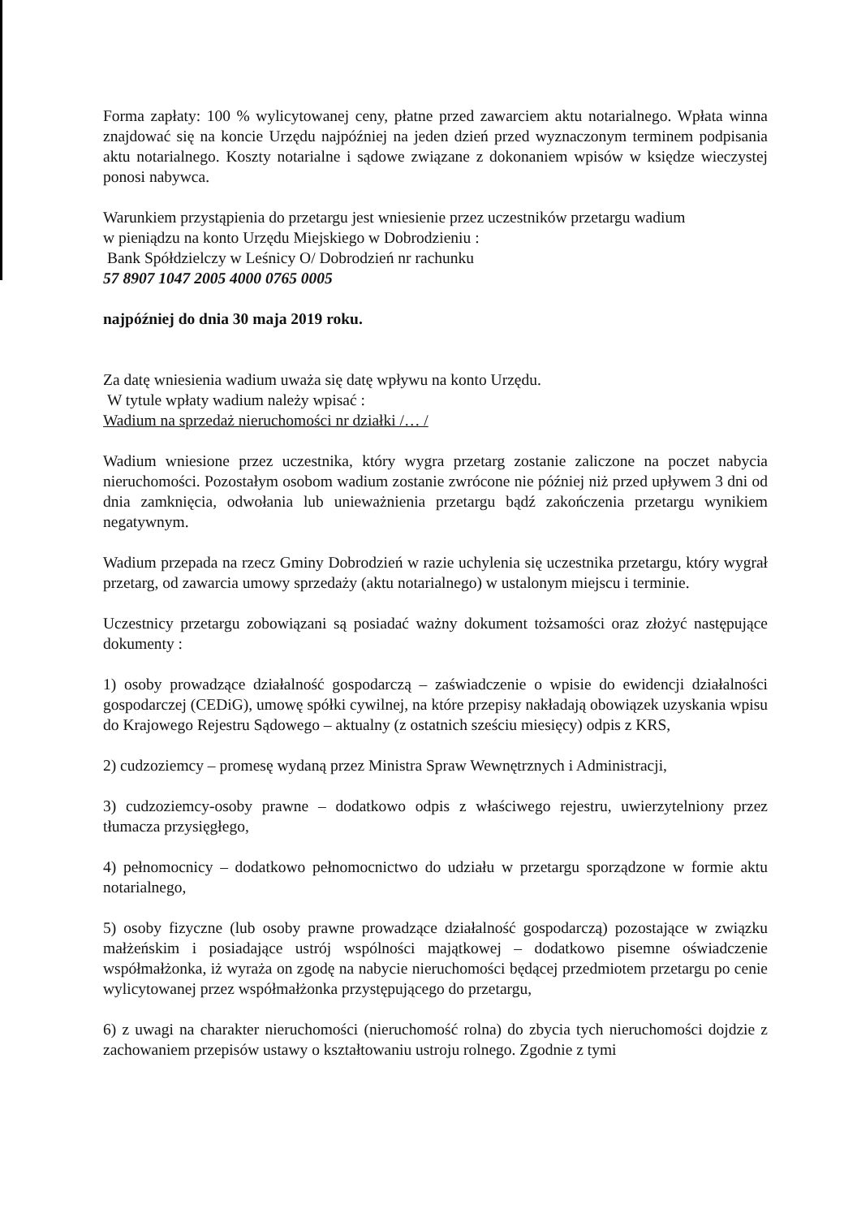Forma zapłaty: 100 % wylicytowanej ceny, płatne przed zawarciem aktu notarialnego. Wpłata winna znajdować się na koncie Urzędu najpóźniej na jeden dzień przed wyznaczonym terminem podpisania aktu notarialnego. Koszty notarialne i sądowe związane z dokonaniem wpisów w księdze wieczystej ponosi nabywca.
Warunkiem przystąpienia do przetargu jest wniesienie przez uczestników przetargu wadium
w pieniądzu na konto Urzędu Miejskiego w Dobrodzieniu :
Bank Spółdzielczy w Leśnicy O/ Dobrodzień nr rachunku
57 8907 1047 2005 4000 0765 0005
najpóźniej do dnia 30 maja 2019 roku.
Za datę wniesienia wadium uważa się datę wpływu na konto Urzędu.
W tytule wpłaty wadium należy wpisać :
Wadium na sprzedaż nieruchomości nr działki /… /
Wadium wniesione przez uczestnika, który wygra przetarg zostanie zaliczone na poczet nabycia nieruchomości. Pozostałym osobom wadium zostanie zwrócone nie później niż przed upływem 3 dni od dnia zamknięcia, odwołania lub unieważnienia przetargu bądź zakończenia przetargu wynikiem negatywnym.
Wadium przepada na rzecz Gminy Dobrodzień w razie uchylenia się uczestnika przetargu, który wygrał przetarg, od zawarcia umowy sprzedaży (aktu notarialnego) w ustalonym miejscu i terminie.
Uczestnicy przetargu zobowiązani są posiadać ważny dokument tożsamości oraz złożyć następujące dokumenty :
1) osoby prowadzące działalność gospodarczą – zaświadczenie o wpisie do ewidencji działalności gospodarczej (CEDiG), umowę spółki cywilnej, na które przepisy nakładają obowiązek uzyskania wpisu do Krajowego Rejestru Sądowego – aktualny (z ostatnich sześciu miesięcy) odpis z KRS,
2) cudzoziemcy – promesę wydaną przez Ministra Spraw Wewnętrznych i Administracji,
3) cudzoziemcy-osoby prawne – dodatkowo odpis z właściwego rejestru, uwierzytelniony przez tłumacza przysięgłego,
4) pełnomocnicy – dodatkowo pełnomocnictwo do udziału w przetargu sporządzone w formie aktu notarialnego,
5) osoby fizyczne (lub osoby prawne prowadzące działalność gospodarczą) pozostające w związku małżeńskim i posiadające ustrój wspólności majątkowej – dodatkowo pisemne oświadczenie współmałżonka, iż wyraża on zgodę na nabycie nieruchomości będącej przedmiotem przetargu po cenie wylicytowanej przez współmałżonka przystępującego do przetargu,
6) z uwagi na charakter nieruchomości (nieruchomość rolna) do zbycia tych nieruchomości dojdzie z zachowaniem przepisów ustawy o kształtowaniu ustroju rolnego. Zgodnie z tymi